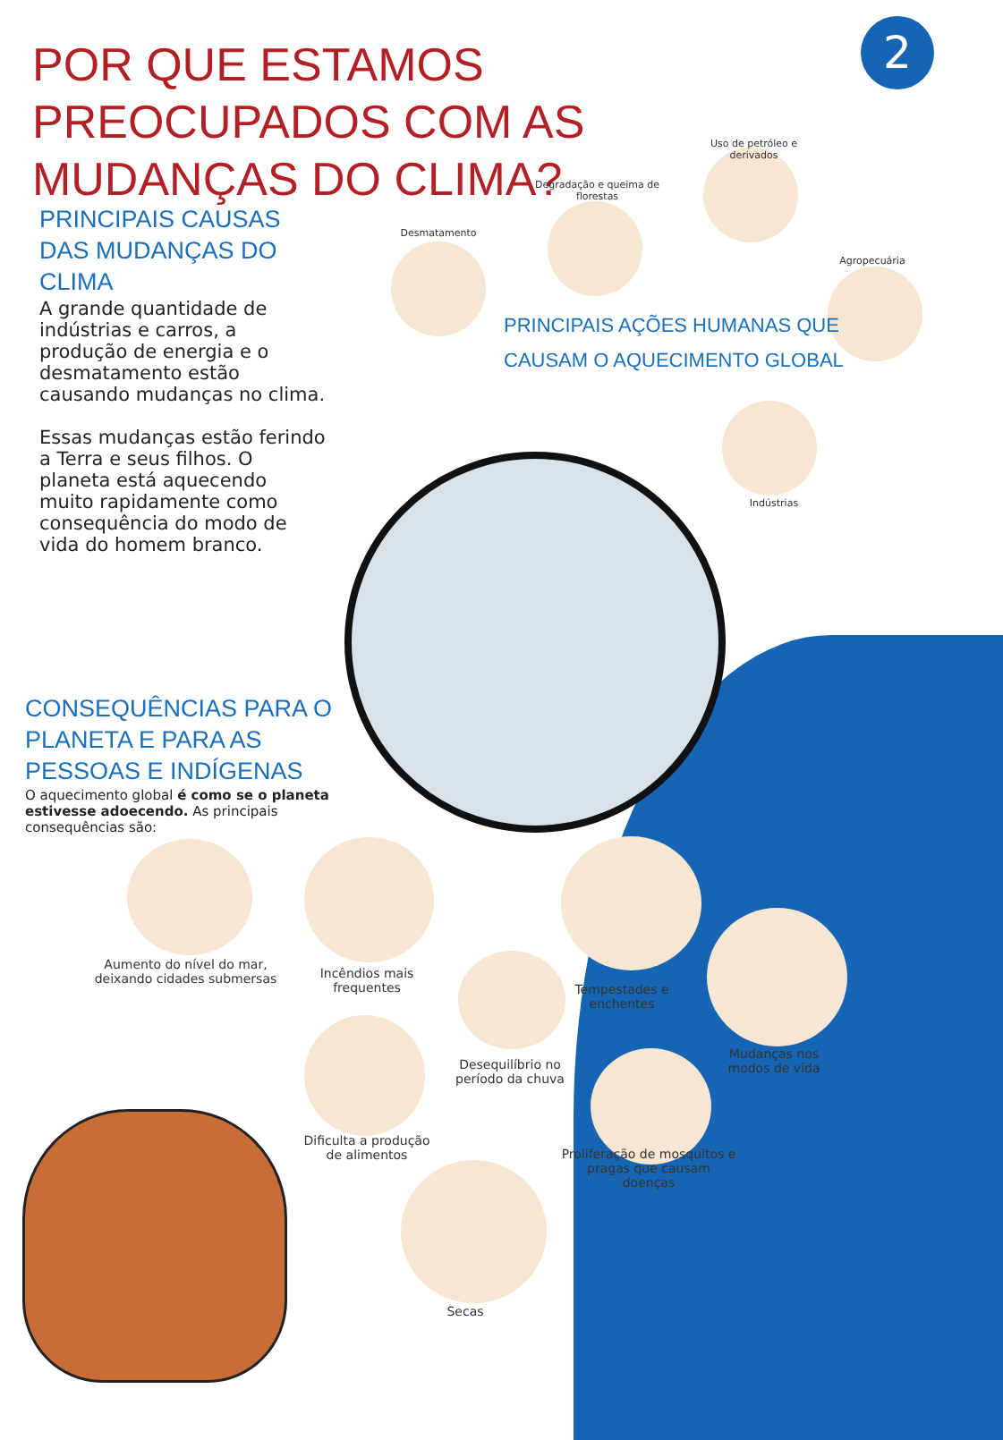2
POR QUE ESTAMOS PREOCUPADOS COM AS MUDANÇAS DO CLIMA?
PRINCIPAIS CAUSAS DAS MUDANÇAS DO CLIMA
A grande quantidade de indústrias e carros, a produção de energia e o desmatamento estão causando mudanças no clima.
Essas mudanças estão ferindo a Terra e seus filhos. O planeta está aquecendo muito rapidamente como consequência do modo de vida do homem branco.
Desmatamento
Degradação e queima de florestas
Uso de petróleo e derivados
Agropecuária
PRINCIPAIS AÇÕES HUMANAS QUE CAUSAM O AQUECIMENTO GLOBAL
Indústrias
CONSEQUÊNCIAS PARA O PLANETA E PARA AS PESSOAS E INDÍGENAS
O aquecimento global é como se o planeta estivesse adoecendo. As principais consequências são:
Aumento do nível do mar, deixando cidades submersas
Incêndios mais frequentes
Tempestades e enchentes
Desequilíbrio no período da chuva
Mudanças nos modos de vida
Dificulta a produção de alimentos
Proliferação de mosquitos e pragas que causam doenças
Secas